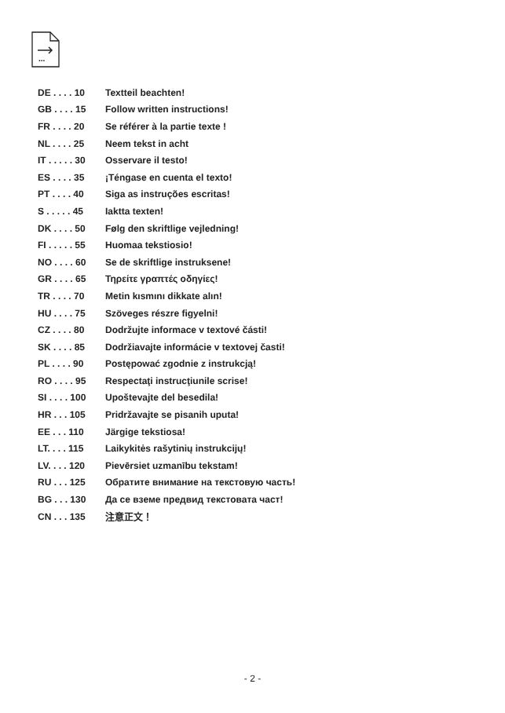...
| DE . . . . 10 | Textteil beachten! |
| GB . . . . 15 | Follow written instructions! |
| FR . . . . 20 | Se référer à la partie texte ! |
| NL . . . . 25 | Neem tekst in acht |
| IT . . . . . 30 | Osservare il testo! |
| ES . . . . 35 | ¡Téngase en cuenta el texto! |
| PT . . . . 40 | Siga as instruções escritas! |
| S . . . . . 45 | Iaktta texten! |
| DK . . . . 50 | Følg den skriftlige vejledning! |
| FI . . . . . 55 | Huomaa tekstiosio! |
| NO . . . . 60 | Se de skriftlige instruksene! |
| GR . . . . 65 | Τηρείτε γραπτές οδηγίες! |
| TR . . . . 70 | Metin kısmını dikkate alın! |
| HU . . . . 75 | Szöveges részre figyelni! |
| CZ . . . . 80 | Dodržujte informace v textové části! |
| SK . . . . 85 | Dodržiavajte informácie v textovej časti! |
| PL . . . . 90 | Postępować zgodnie z instrukcją! |
| RO . . . . 95 | Respectaţi instrucţiunile scrise! |
| SI . . . . 100 | Upoštevajte del besedila! |
| HR . . . 105 | Pridržavajte se pisanih uputa! |
| EE . . . 110 | Järgige tekstiosa! |
| LT. . . . 115 | Laikykitės rašytinių instrukcijų! |
| LV. . . . 120 | Pievērsiet uzmanību tekstam! |
| RU . . . 125 | Обратите внимание на текстовую часть! |
| BG . . . 130 | Да се вземе предвид текстовата част! |
| CN . . . 135 | 注意正文！ |
- 2 -